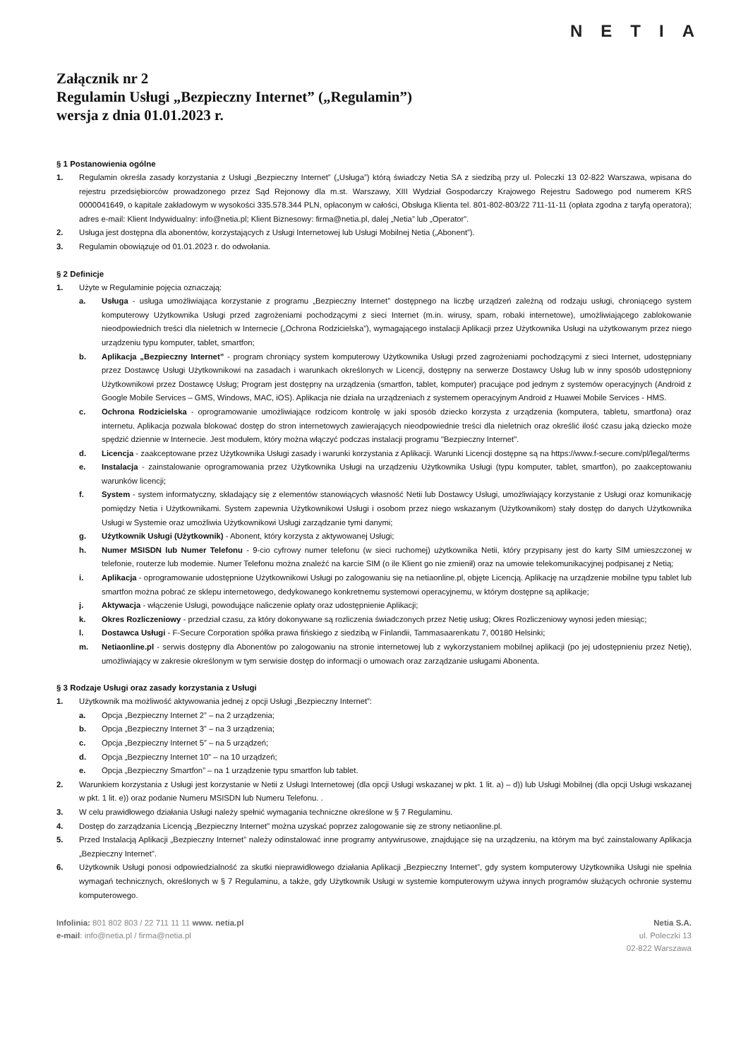NETIA
Załącznik nr 2
Regulamin Usługi „Bezpieczny Internet” („Regulamin”)
wersja z dnia 01.01.2023 r.
§ 1 Postanowienia ogólne
1. Regulamin określa zasady korzystania z Usługi „Bezpieczny Internet” („Usługa”) którą świadczy Netia SA z siedzibą przy ul. Poleczki 13 02-822 Warszawa, wpisana do rejestru przedsiębiorców prowadzonego przez Sąd Rejonowy dla m.st. Warszawy, XIII Wydział Gospodarczy Krajowego Rejestru Sadowego pod numerem KRS 0000041649, o kapitale zakładowym w wysokości 335.578.344 PLN, opłaconym w całości, Obsługa Klienta tel. 801-802-803/22 711-11-11 (opłata zgodna z taryfą operatora); adres e-mail: Klient Indywidualny: info@netia.pl; Klient Biznesowy: firma@netia.pl, dalej „Netia” lub „Operator”.
2. Usługa jest dostępna dla abonentów, korzystających z Usługi Internetowej lub Usługi Mobilnej Netia („Abonent”).
3. Regulamin obowiązuje od 01.01.2023 r. do odwołania.
§ 2 Definicje
1. Użyte w Regulaminie pojęcia oznaczają:
a. Usługa - usługa umożliwiająca korzystanie z programu „Bezpieczny Internet” dostępnego na liczbę urządzeń zależną od rodzaju usługi, chroniącego system komputerowy Użytkownika Usługi przed zagrożeniami pochodzącymi z sieci Internet (m.in. wirusy, spam, robaki internetowe), umożliwiającego zablokowanie nieodpowiednich treści dla nieletnich w Internecie („Ochrona Rodzicielska”), wymagającego instalacji Aplikacji przez Użytkownika Usługi na użytkowanym przez niego urządzeniu typu komputer, tablet, smartfon;
b. Aplikacja „Bezpieczny Internet” - program chroniący system komputerowy Użytkownika Usługi przed zagrożeniami pochodzącymi z sieci Internet, udostępniany przez Dostawcę Usługi Użytkownikowi na zasadach i warunkach określonych w Licencji, dostępny na serwerze Dostawcy Usług lub w inny sposób udostępniony Użytkownikowi przez Dostawcę Usług; Program jest dostępny na urządzenia (smartfon, tablet, komputer) pracujące pod jednym z systemów operacyjnych (Android z Google Mobile Services – GMS, Windows, MAC, iOS). Aplikacja nie działa na urządzeniach z systemem operacyjnym Android z Huawei Mobile Services - HMS.
c. Ochrona Rodzicielska - oprogramowanie umożliwiające rodzicom kontrolę w jaki sposób dziecko korzysta z urządzenia (komputera, tabletu, smartfona) oraz internetu. Aplikacja pozwala blokować dostęp do stron internetowych zawierających nieodpowiednie treści dla nieletnich oraz określić ilość czasu jaką dziecko może spędzić dziennie w Internecie. Jest modułem, który można włączyć podczas instalacji programu "Bezpieczny Internet".
d. Licencja - zaakceptowane przez Użytkownika Usługi zasady i warunki korzystania z Aplikacji. Warunki Licencji dostępne są na https://www.f-secure.com/pl/legal/terms
e. Instalacja - zainstalowanie oprogramowania przez Użytkownika Usługi na urządzeniu Użytkownika Usługi (typu komputer, tablet, smartfon), po zaakceptowaniu warunków licencji;
f. System - system informatyczny, składający się z elementów stanowiących własność Netii lub Dostawcy Usługi, umożliwiający korzystanie z Usługi oraz komunikację pomiędzy Netia i Użytkownikami. System zapewnia Użytkownikowi Usługi i osobom przez niego wskazanym (Użytkownikom) stały dostęp do danych Użytkownika Usługi w Systemie oraz umożliwia Użytkownikowi Usługi zarządzanie tymi danymi;
g. Użytkownik Usługi (Użytkownik) - Abonent, który korzysta z aktywowanej Usługi;
h. Numer MSISDN lub Numer Telefonu - 9-cio cyfrowy numer telefonu (w sieci ruchomej) użytkownika Netii, który przypisany jest do karty SIM umieszczonej w telefonie, routerze lub modemie. Numer Telefonu można znaleźć na karcie SIM (o ile Klient go nie zmienił) oraz na umowie telekomunikacyjnej podpisanej z Netią;
i. Aplikacja - oprogramowanie udostępnione Użytkownikowi Usługi po zalogowaniu się na netiaonline.pl, objęte Licencją. Aplikację na urządzenie mobilne typu tablet lub smartfon można pobrać ze sklepu internetowego, dedykowanego konkretnemu systemowi operacyjnemu, w którym dostępne są aplikacje;
j. Aktywacja - włączenie Usługi, powodujące naliczenie opłaty oraz udostępnienie Aplikacji;
k. Okres Rozliczeniowy - przedział czasu, za który dokonywane są rozliczenia świadczonych przez Netię usług; Okres Rozliczeniowy wynosi jeden miesiąc;
l. Dostawca Usługi - F-Secure Corporation spółka prawa fińskiego z siedzibą w Finlandii, Tammasaarenkatu 7, 00180 Helsinki;
m. Netiaonline.pl - serwis dostępny dla Abonentów po zalogowaniu na stronie internetowej lub z wykorzystaniem mobilnej aplikacji (po jej udostępnieniu przez Netię), umożliwiający w zakresie określonym w tym serwisie dostęp do informacji o umowach oraz zarządzanie usługami Abonenta.
§ 3 Rodzaje Usługi oraz zasady korzystania z Usługi
1. Użytkownik ma możliwość aktywowania jednej z opcji Usługi „Bezpieczny Internet”:
a. Opcja „Bezpieczny Internet 2” – na 2 urządzenia;
b. Opcja „Bezpieczny Internet 3” – na 3 urządzenia;
c. Opcja „Bezpieczny Internet 5” – na 5 urządzeń;
d. Opcja „Bezpieczny Internet 10” – na 10 urządzeń;
e. Opcja „Bezpieczny Smartfon” – na 1 urządzenie typu smartfon lub tablet.
2. Warunkiem korzystania z Usługi jest korzystanie w Netii z Usługi Internetowej (dla opcji Usługi wskazanej w pkt. 1 lit. a) – d)) lub Usługi Mobilnej (dla opcji Usługi wskazanej w pkt. 1 lit. e)) oraz podanie Numeru MSISDN lub Numeru Telefonu. .
3. W celu prawidłowego działania Usługi należy spełnić wymagania techniczne określone w § 7 Regulaminu.
4. Dostęp do zarządzania Licencją „Bezpieczny Internet” można uzyskać poprzez zalogowanie się ze strony netiaonline.pl.
5. Przed Instalacją Aplikacji „Bezpieczny Internet” należy odinstalować inne programy antywirusowe, znajdujące się na urządzeniu, na którym ma być zainstalowany Aplikacja „Bezpieczny Internet”.
6. Użytkownik Usługi ponosi odpowiedzialność za skutki nieprawidłowego działania Aplikacji „Bezpieczny Internet”, gdy system komputerowy Użytkownika Usługi nie spełnia wymagań technicznych, określonych w § 7 Regulaminu, a także, gdy Użytkownik Usługi w systemie komputerowym używa innych programów służących ochronie systemu komputerowego.
Infolinia: 801 802 803 / 22 711 11 11 www. netia.pl
e-mail: info@netia.pl / firma@netia.pl
Netia S.A.
ul. Poleczki 13
02-822 Warszawa